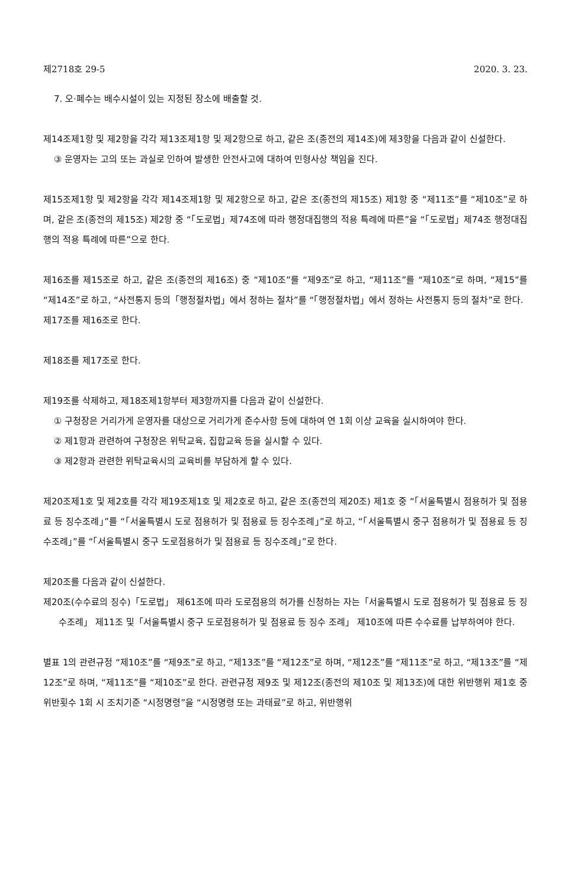제2718호 29-5 2020. 3. 23.
7. 오·폐수는 배수시설이 있는 지정된 장소에 배출할 것.
제14조제1항 및 제2항을 각각 제13조제1항 및 제2항으로 하고, 같은 조(종전의 제14조)에 제3항을 다음과 같이 신설한다.
③ 운영자는 고의 또는 과실로 인하여 발생한 안전사고에 대하여 민형사상 책임을 진다.
제15조제1항 및 제2항을 각각 제14조제1항 및 제2항으로 하고, 같은 조(종전의 제15조) 제1항 중 “제11조”를 “제10조”로 하며, 같은 조(종전의 제15조) 제2항 중 “「도로법」제74조에 따라 행정대집행의 적용 특례에 따른”을 “「도로법」제74조 행정대집행의 적용 특례에 따른”으로 한다.
제16조를 제15조로 하고, 같은 조(종전의 제16조) 중 “제10조”를 “제9조”로 하고, “제11조”를 “제10조”로 하며, “제15”를 “제14조”로 하고, “사전통지 등의「행정절차법」에서 정하는 절차”를 “「행정절차법」에서 정하는 사전통지 등의 절차”로 한다.
제17조를 제16조로 한다.
제18조를 제17조로 한다.
제19조를 삭제하고, 제18조제1항부터 제3항까지를 다음과 같이 신설한다.
① 구청장은 거리가게 운영자를 대상으로 거리가게 준수사항 등에 대하여 연 1회 이상 교육을 실시하여야 한다.
② 제1항과 관련하여 구청장은 위탁교육, 집합교육 등을 실시할 수 있다.
③ 제2항과 관련한 위탁교육시의 교육비를 부담하게 할 수 있다.
제20조제1호 및 제2호를 각각 제19조제1호 및 제2호로 하고, 같은 조(종전의 제20조) 제1호 중 “「서울특별시 점용허가 및 점용료 등 징수조례」”를 “「서울특별시 도로 점용허가 및 점용료 등 징수조례」”로 하고, “「서울특별시 중구 점용허가 및 점용료 등 징수조례」”를 “「서울특별시 중구 도로점용허가 및 점용료 등 징수조례」”로 한다.
제20조를 다음과 같이 신설한다.
제20조(수수료의 징수)「도로법」 제61조에 따라 도로점용의 허가를 신청하는 자는「서울특별시 도로 점용허가 및 점용료 등 징수조례」 제11조 및「서울특별시 중구 도로점용허가 및 점용료 등 징수 조례」 제10조에 따른 수수료를 납부하여야 한다.
별표 1의 관련규정 “제10조”를 “제9조”로 하고, “제13조”를 “제12조”로 하며, “제12조”를 “제11조”로 하고, “제13조”를 “제12조”로 하며, “제11조”를 “제10조”로 한다. 관련규정 제9조 및 제12조(종전의 제10조 및 제13조)에 대한 위반행위 제1호 중 위반횟수 1회 시 조치기준 “시정명령”을 “시정명령 또는 과태료”로 하고, 위반행위